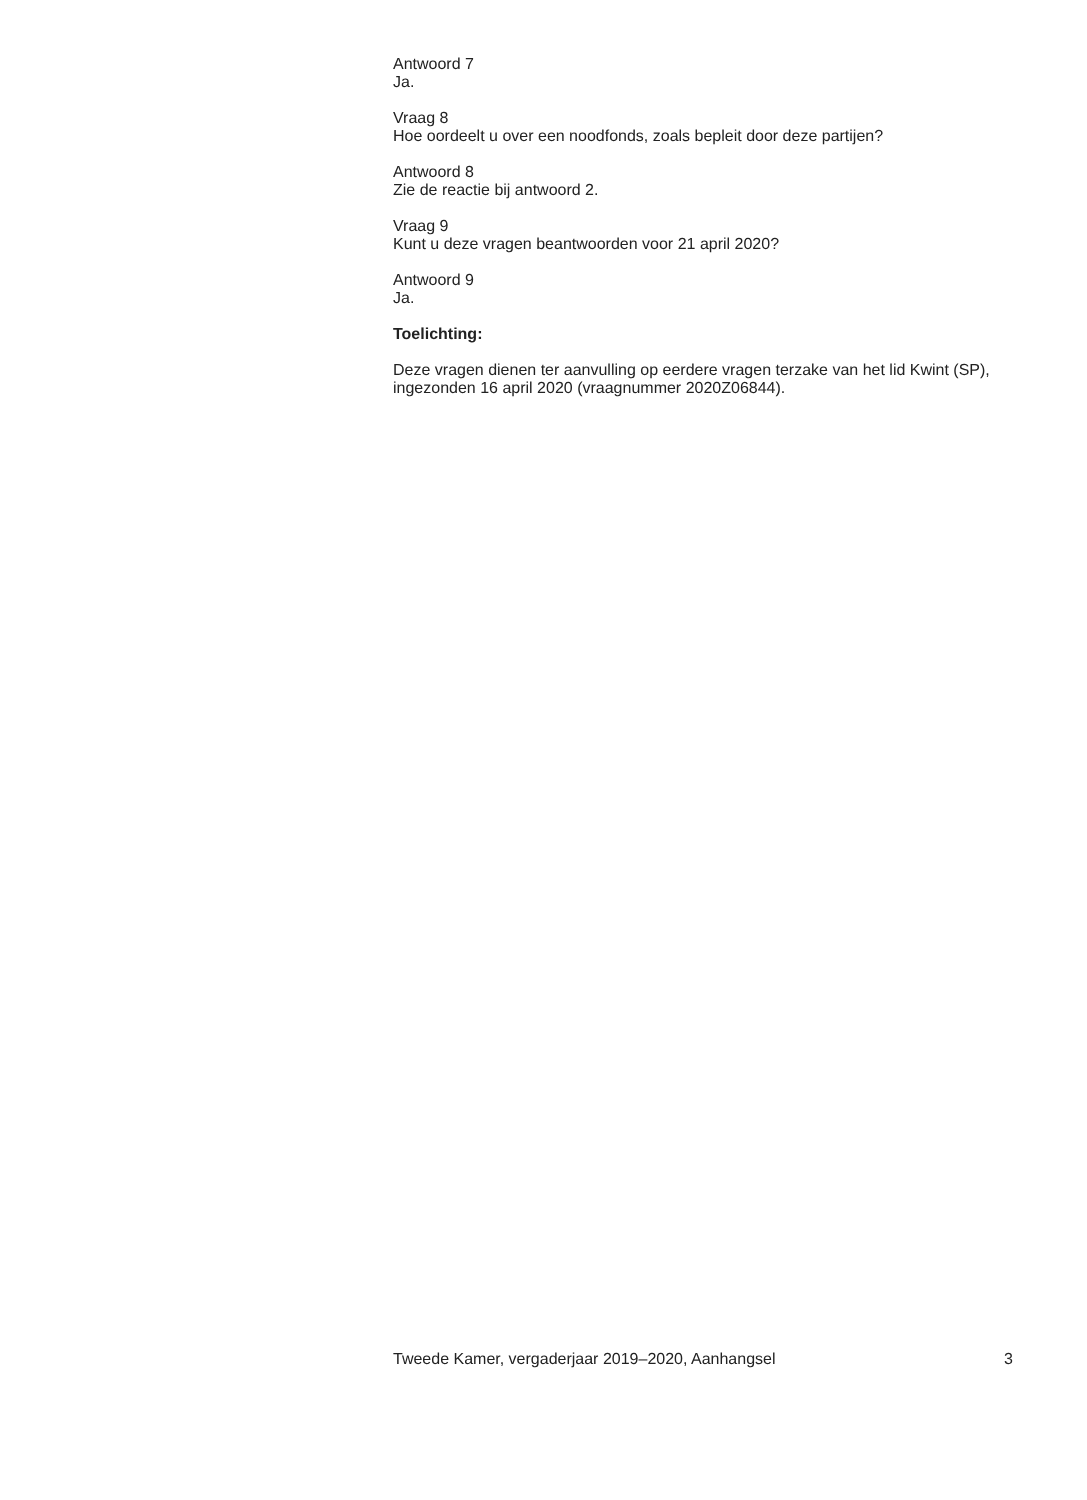Antwoord 7
Ja.
Vraag 8
Hoe oordeelt u over een noodfonds, zoals bepleit door deze partijen?
Antwoord 8
Zie de reactie bij antwoord 2.
Vraag 9
Kunt u deze vragen beantwoorden voor 21 april 2020?
Antwoord 9
Ja.
Toelichting:
Deze vragen dienen ter aanvulling op eerdere vragen terzake van het lid Kwint (SP), ingezonden 16 april 2020 (vraagnummer 2020Z06844).
Tweede Kamer, vergaderjaar 2019–2020, Aanhangsel 3